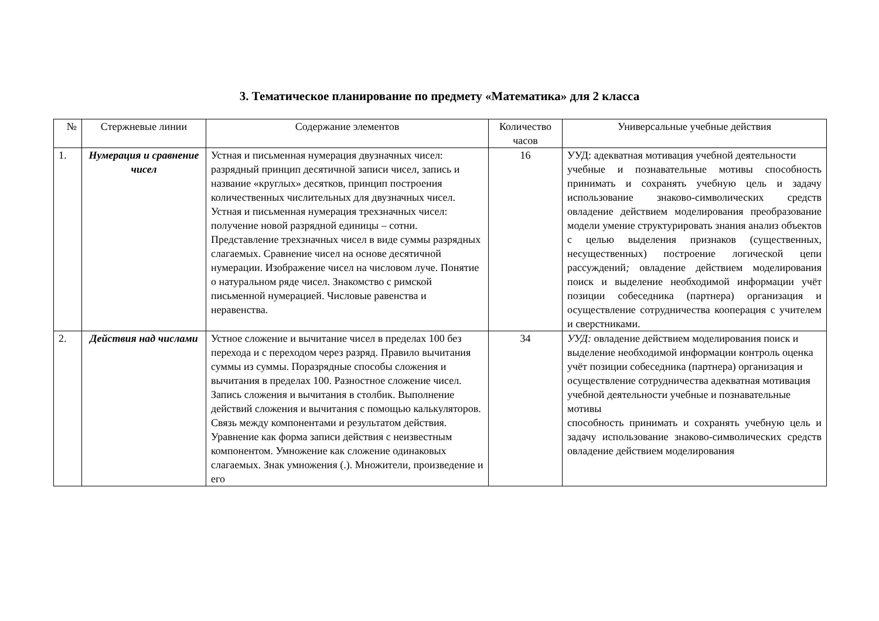3. Тематическое планирование по предмету «Математика» для 2 класса
| № | Стержневые линии | Содержание элементов | Количество часов | Универсальные учебные действия |
| --- | --- | --- | --- | --- |
| 1. | Нумерация и сравнение чисел | Устная и письменная нумерация двузначных чисел: разрядный принцип десятичной записи чисел, запись и название «круглых» десятков, принцип построения количественных числительных для двузначных чисел. Устная и письменная нумерация трехзначных чисел: получение новой разрядной единицы – сотни. Представление трехзначных чисел в виде суммы разрядных слагаемых. Сравнение чисел на основе десятичной нумерации. Изображение чисел на числовом луче. Понятие о натуральном ряде чисел. Знакомство с римской письменной нумерацией. Числовые равенства и неравенства. | 16 | УУД: адекватная мотивация учебной деятельности учебные и познавательные мотивы способность принимать и сохранять учебную цель и задачу использование знаково-символических средств овладение действием моделирования преобразование модели умение структурировать знания анализ объектов с целью выделения признаков (существенных, несущественных) построение логической цепи рассуждений ; овладение действием моделирования поиск и выделение необходимой информации учёт позиции собеседника (партнера) организация и осуществление сотрудничества кооперация с учителем и сверстниками. |
| 2. | Действия над числами | Устное сложение и вычитание чисел в пределах 100 без перехода и с переходом через разряд. Правило вычитания суммы из суммы. Поразрядные способы сложения и вычитания в пределах 100. Разностное сложение чисел. Запись сложения и вычитания в столбик. Выполнение действий сложения и вычитания с помощью калькуляторов. Связь между компонентами и результатом действия. Уравнение как форма записи действия с неизвестным компонентом. Умножение как сложение одинаковых слагаемых. Знак умножения (.). Множители, произведение и его | 34 | УУД: овладение действием моделирования поиск и выделение необходимой информации контроль оценка учёт позиции собеседника (партнера) организация и осуществление сотрудничества адекватная мотивация учебной деятельности учебные и познавательные мотивы способность принимать и сохранять учебную цель и задачу использование знаково-символических средств овладение действием моделирования |